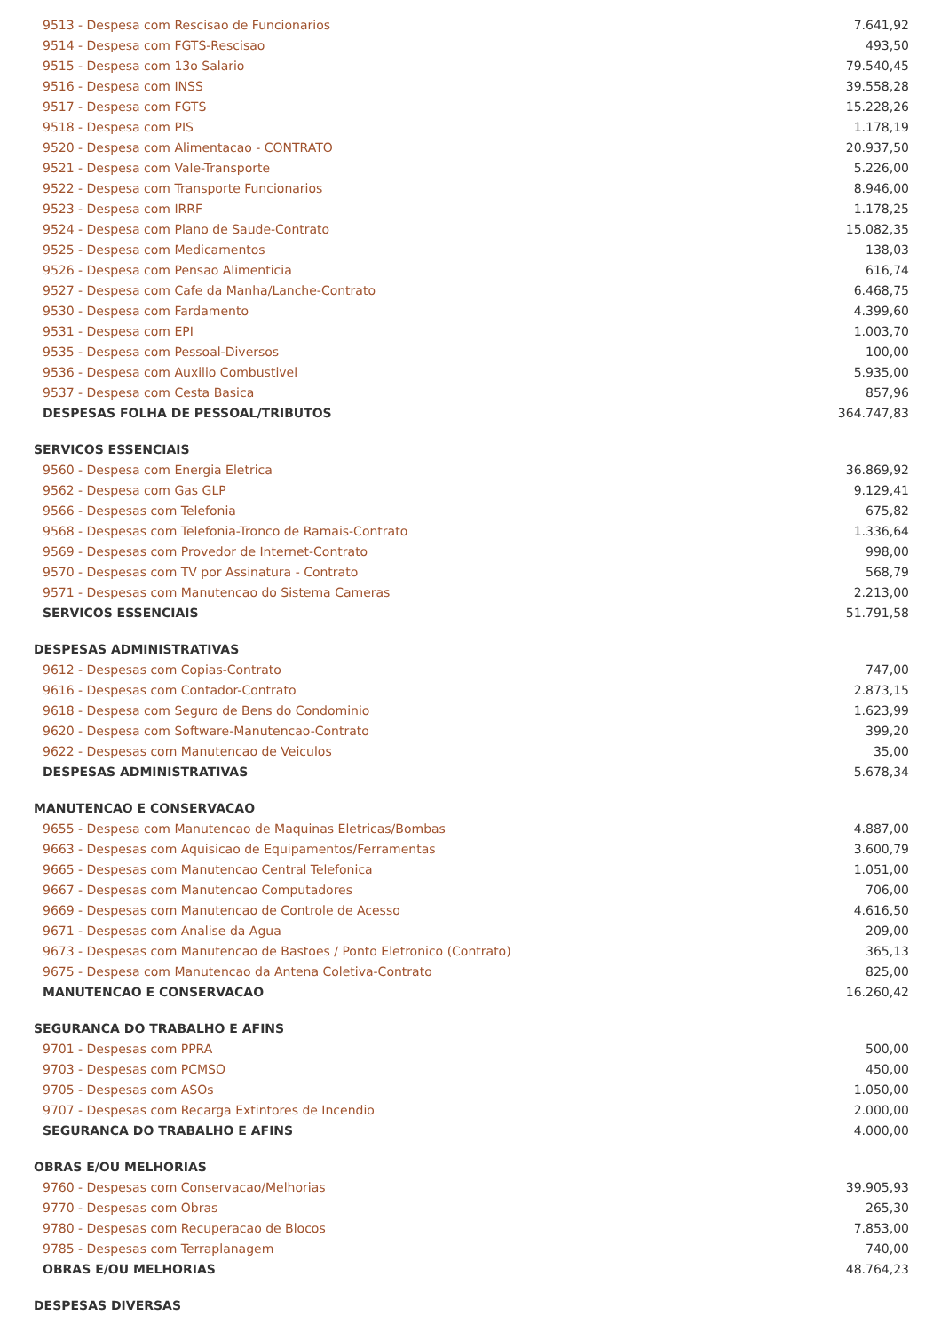| 9513 - Despesa com Rescisao de Funcionarios | 7.641,92 |
| 9514 - Despesa com FGTS-Rescisao | 493,50 |
| 9515 - Despesa com 13o Salario | 79.540,45 |
| 9516 - Despesa com INSS | 39.558,28 |
| 9517 - Despesa com FGTS | 15.228,26 |
| 9518 - Despesa com PIS | 1.178,19 |
| 9520 - Despesa com Alimentacao - CONTRATO | 20.937,50 |
| 9521 - Despesa com Vale-Transporte | 5.226,00 |
| 9522 - Despesa com Transporte Funcionarios | 8.946,00 |
| 9523 - Despesa com IRRF | 1.178,25 |
| 9524 - Despesa com Plano de Saude-Contrato | 15.082,35 |
| 9525 - Despesa com Medicamentos | 138,03 |
| 9526 - Despesa com Pensao Alimenticia | 616,74 |
| 9527 - Despesa com Cafe da Manha/Lanche-Contrato | 6.468,75 |
| 9530 - Despesa com Fardamento | 4.399,60 |
| 9531 - Despesa com EPI | 1.003,70 |
| 9535 - Despesa com Pessoal-Diversos | 100,00 |
| 9536 - Despesa com Auxilio Combustivel | 5.935,00 |
| 9537 - Despesa com Cesta Basica | 857,96 |
| DESPESAS FOLHA DE PESSOAL/TRIBUTOS | 364.747,83 |
| SERVICOS ESSENCIAIS | |
| 9560 - Despesa com Energia Eletrica | 36.869,92 |
| 9562 - Despesa com Gas GLP | 9.129,41 |
| 9566 - Despesas com Telefonia | 675,82 |
| 9568 - Despesas com Telefonia-Tronco de Ramais-Contrato | 1.336,64 |
| 9569 - Despesas com Provedor de Internet-Contrato | 998,00 |
| 9570 - Despesas com TV por Assinatura - Contrato | 568,79 |
| 9571 - Despesas com Manutencao do Sistema Cameras | 2.213,00 |
| SERVICOS ESSENCIAIS | 51.791,58 |
| DESPESAS ADMINISTRATIVAS | |
| 9612 - Despesas com Copias-Contrato | 747,00 |
| 9616 - Despesas com Contador-Contrato | 2.873,15 |
| 9618 - Despesa com Seguro de Bens do Condominio | 1.623,99 |
| 9620 - Despesa com Software-Manutencao-Contrato | 399,20 |
| 9622 - Despesas com Manutencao de Veiculos | 35,00 |
| DESPESAS ADMINISTRATIVAS | 5.678,34 |
| MANUTENCAO E CONSERVACAO | |
| 9655 - Despesa com Manutencao de Maquinas Eletricas/Bombas | 4.887,00 |
| 9663 - Despesas com Aquisicao de Equipamentos/Ferramentas | 3.600,79 |
| 9665 - Despesas com Manutencao Central Telefonica | 1.051,00 |
| 9667 - Despesas com Manutencao Computadores | 706,00 |
| 9669 - Despesas com Manutencao de Controle de Acesso | 4.616,50 |
| 9671 - Despesas com Analise da Agua | 209,00 |
| 9673 - Despesas com Manutencao de Bastoes / Ponto Eletronico (Contrato) | 365,13 |
| 9675 - Despesa com Manutencao da Antena Coletiva-Contrato | 825,00 |
| MANUTENCAO E CONSERVACAO | 16.260,42 |
| SEGURANCA DO TRABALHO E AFINS | |
| 9701 - Despesas com PPRA | 500,00 |
| 9703 - Despesas com PCMSO | 450,00 |
| 9705 - Despesas com ASOs | 1.050,00 |
| 9707 - Despesas com Recarga Extintores de Incendio | 2.000,00 |
| SEGURANCA DO TRABALHO E AFINS | 4.000,00 |
| OBRAS E/OU MELHORIAS | |
| 9760 - Despesas com Conservacao/Melhorias | 39.905,93 |
| 9770 - Despesas com Obras | 265,30 |
| 9780 - Despesas com Recuperacao de Blocos | 7.853,00 |
| 9785 - Despesas com Terraplanagem | 740,00 |
| OBRAS E/OU MELHORIAS | 48.764,23 |
| DESPESAS DIVERSAS | |